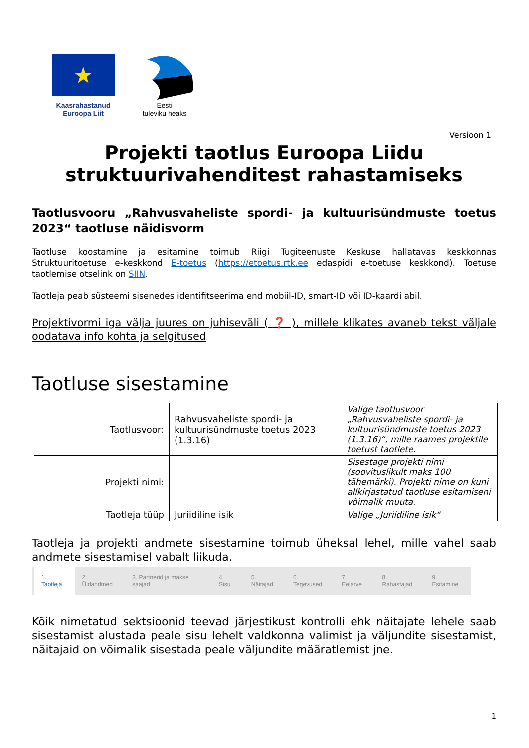★
Kaasrahastanud
Euroopa Liit
Eesti
tuleviku heaks
Versioon 1
Projekti taotlus Euroopa Liidu
struktuurivahenditest rahastamiseks
Taotlusvooru „Rahvusvaheliste spordi- ja kultuurisündmuste toetus 2023“ taotluse näidisvorm
Taotluse koostamine ja esitamine toimub Riigi Tugiteenuste Keskuse hallatavas keskkonnas Struktuuritoetuse e-keskkond E-toetus (https://etoetus.rtk.ee edaspidi e-toetuse keskkond). Toetuse taotlemise otselink on SIIN.
Taotleja peab süsteemi sisenedes identifitseerima end mobiil-ID, smart-ID või ID-kaardi abil.
Projektivormi iga välja juures on juhiseväli ( ❓ ), millele klikates avaneb tekst väljale oodatava info kohta ja selgitused
Taotluse sisestamine
| Taotlusvoor: | Rahvusvaheliste spordi- ja kultuurisündmuste toetus 2023 (1.3.16) | Valige taotlusvoor „Rahvusvaheliste spordi- ja kultuurisündmuste toetus 2023 (1.3.16)“, mille raames projektile toetust taotlete. |
| Projekti nimi: | | Sisestage projekti nimi (soovituslikult maks 100 tähemärki). Projekti nime on kuni allkirjastatud taotluse esitamiseni võimalik muuta. |
| Taotleja tüüp | Juriidiline isik | Valige „Juriidiline isik“ |
Taotleja ja projekti andmete sisestamine toimub üheksal lehel, mille vahel saab andmete sisestamisel vabalt liikuda.
1. Taotleja 2. Üldandmed 3. Partnerid ja makse saajad 4. Sisu 5. Näitajad 6. Tegevused 7. Eelarve 8. Rahastajad 9. Esitamine
Kõik nimetatud sektsioonid teevad järjestikust kontrolli ehk näitajate lehele saab sisestamist alustada peale sisu lehelt valdkonna valimist ja väljundite sisestamist, näitajaid on võimalik sisestada peale väljundite määratlemist jne.
1